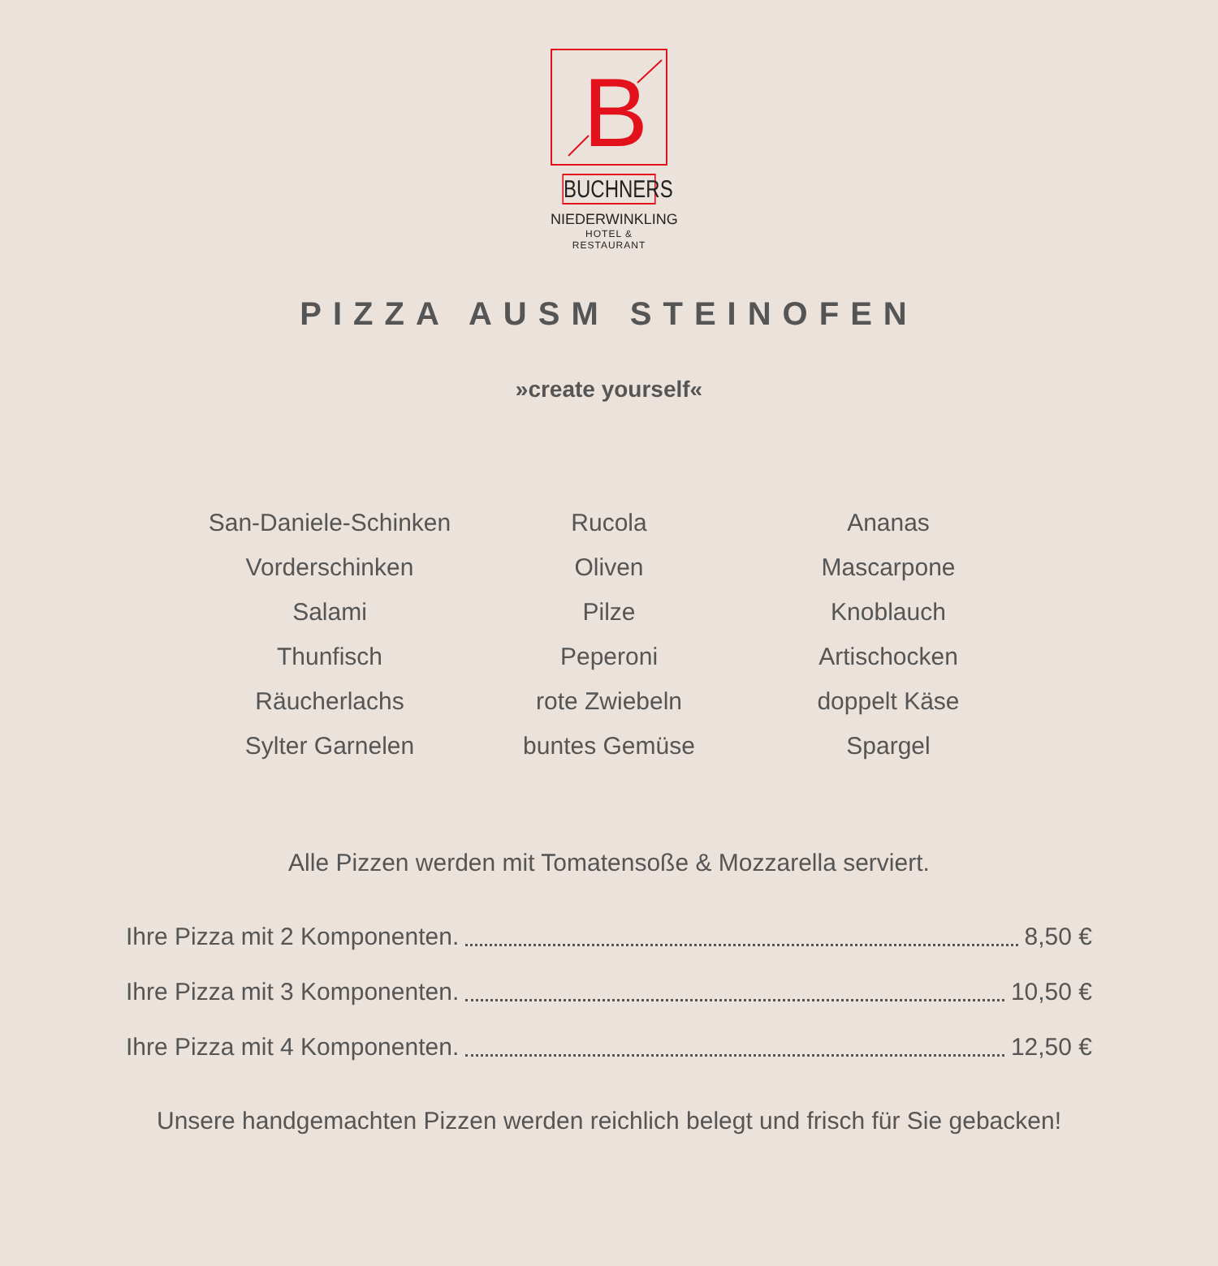B
BUCHNERS
NIEDERWINKLING
HOTEL & RESTAURANT
PIZZA AUSM STEINOFEN
»create yourself«
| San-Daniele-Schinken | Rucola | Ananas |
| Vorderschinken | Oliven | Mascarpone |
| Salami | Pilze | Knoblauch |
| Thunfisch | Peperoni | Artischocken |
| Räucherlachs | rote Zwiebeln | doppelt Käse |
| Sylter Garnelen | buntes Gemüse | Spargel |
Alle Pizzen werden mit Tomatensoße & Mozzarella serviert.
Ihre Pizza mit 2 Komponenten. 8,50 €
Ihre Pizza mit 3 Komponenten. 10,50 €
Ihre Pizza mit 4 Komponenten. 12,50 €
Unsere handgemachten Pizzen werden reichlich belegt und frisch für Sie gebacken!